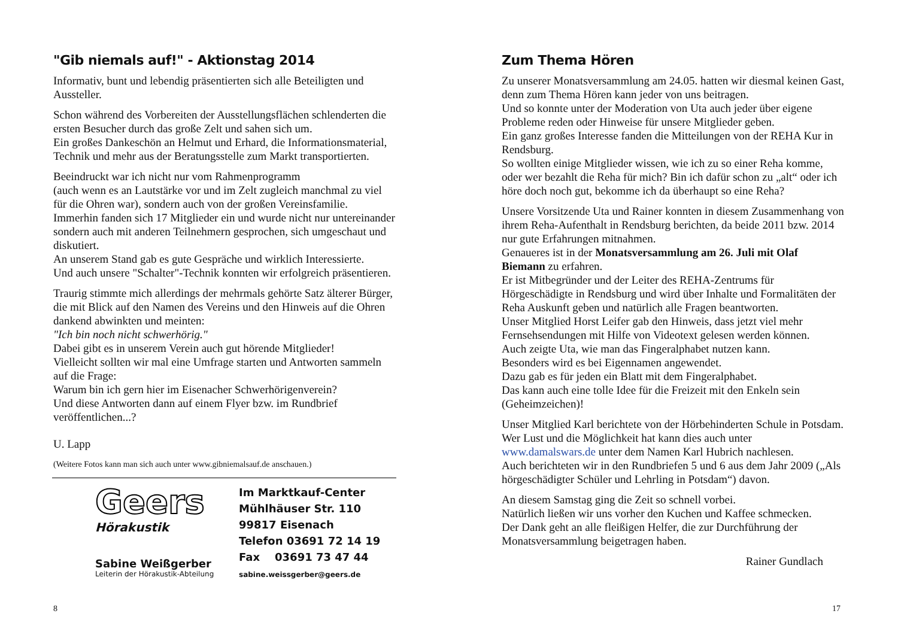"Gib niemals auf!" - Aktionstag 2014
Informativ, bunt und lebendig präsentierten sich alle Beteiligten und Aussteller.
Schon während des Vorbereiten der Ausstellungsflächen schlenderten die ersten Besucher durch das große Zelt und sahen sich um.
Ein großes Dankeschön an Helmut und Erhard, die Informationsmaterial, Technik und mehr aus der Beratungsstelle zum Markt transportierten.
Beeindruckt war ich nicht nur vom Rahmenprogramm
(auch wenn es an Lautstärke vor und im Zelt zugleich manchmal zu viel für die Ohren war), sondern auch von der großen Vereinsfamilie.
Immerhin fanden sich 17 Mitglieder ein und wurde nicht nur untereinander sondern auch mit anderen Teilnehmern gesprochen, sich umgeschaut und diskutiert.
An unserem Stand gab es gute Gespräche und wirklich Interessierte.
Und auch unsere "Schalter"-Technik konnten wir erfolgreich präsentieren.
Traurig stimmte mich allerdings der mehrmals gehörte Satz älterer Bürger, die mit Blick auf den Namen des Vereins und den Hinweis auf die Ohren dankend abwinkten und meinten:
"Ich bin noch nicht schwerhörig."
Dabei gibt es in unserem Verein auch gut hörende Mitglieder!
Vielleicht sollten wir mal eine Umfrage starten und Antworten sammeln auf die Frage:
Warum bin ich gern hier im Eisenacher Schwerhörigenverein?
Und diese Antworten dann auf einem Flyer bzw. im Rundbrief veröffentlichen...?
U. Lapp
(Weitere Fotos kann man sich auch unter www.gibniemalsauf.de anschauen.)
Geers
Hörakustik
Sabine Weißgerber
Leiterin der Hörakustik-Abteilung
Im Marktkauf-Center
Mühlhäuser Str. 110
99817 Eisenach
Telefon 03691 72 14 19
Fax 03691 73 47 44
sabine.weissgerber@geers.de
8
Zum Thema Hören
Zu unserer Monatsversammlung am 24.05. hatten wir diesmal keinen Gast, denn zum Thema Hören kann jeder von uns beitragen.
Und so konnte unter der Moderation von Uta auch jeder über eigene Probleme reden oder Hinweise für unsere Mitglieder geben.
Ein ganz großes Interesse fanden die Mitteilungen von der REHA Kur in Rendsburg.
So wollten einige Mitglieder wissen, wie ich zu so einer Reha komme, oder wer bezahlt die Reha für mich? Bin ich dafür schon zu „alt“ oder ich höre doch noch gut, bekomme ich da überhaupt so eine Reha?
Unsere Vorsitzende Uta und Rainer konnten in diesem Zusammenhang von ihrem Reha-Aufenthalt in Rendsburg berichten, da beide 2011 bzw. 2014 nur gute Erfahrungen mitnahmen.
Genaueres ist in der Monatsversammlung am 26. Juli mit Olaf Biemann zu erfahren.
Er ist Mitbegründer und der Leiter des REHA-Zentrums für Hörgeschädigte in Rendsburg und wird über Inhalte und Formalitäten der Reha Auskunft geben und natürlich alle Fragen beantworten.
Unser Mitglied Horst Leifer gab den Hinweis, dass jetzt viel mehr Fernsehsendungen mit Hilfe von Videotext gelesen werden können.
Auch zeigte Uta, wie man das Fingeralphabet nutzen kann.
Besonders wird es bei Eigennamen angewendet.
Dazu gab es für jeden ein Blatt mit dem Fingeralphabet.
Das kann auch eine tolle Idee für die Freizeit mit den Enkeln sein (Geheimzeichen)!
Unser Mitglied Karl berichtete von der Hörbehinderten Schule in Potsdam.
Wer Lust und die Möglichkeit hat kann dies auch unter www.damalswars.de unter dem Namen Karl Hubrich nachlesen.
Auch berichteten wir in den Rundbriefen 5 und 6 aus dem Jahr 2009 („Als hörgeschädigter Schüler und Lehrling in Potsdam“) davon.
An diesem Samstag ging die Zeit so schnell vorbei.
Natürlich ließen wir uns vorher den Kuchen und Kaffee schmecken.
Der Dank geht an alle fleißigen Helfer, die zur Durchführung der Monatsversammlung beigetragen haben.
Rainer Gundlach
17